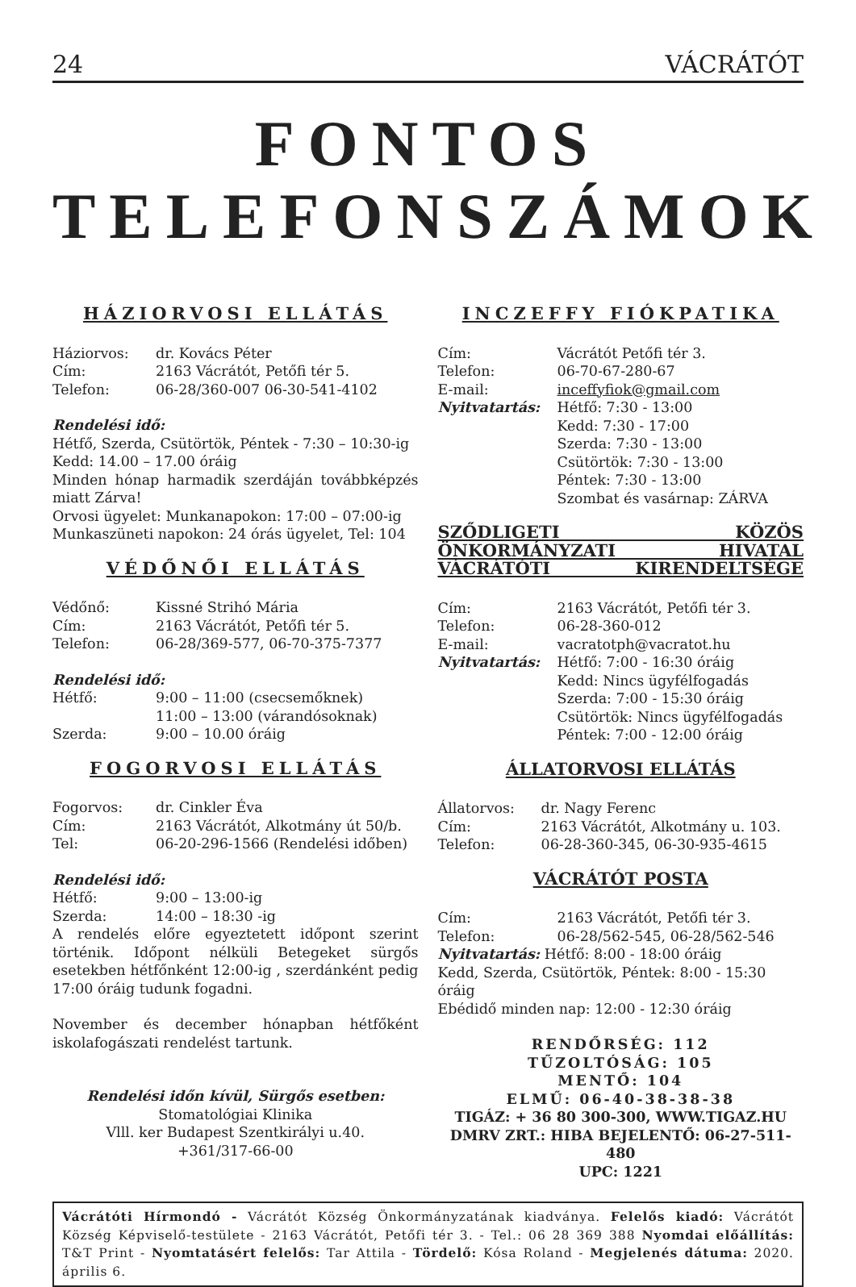24 VÁCRÁTÓT
FONTOS TELEFONSZÁMOK
HÁZIORVOSI ELLÁTÁS
Háziorvos: dr. Kovács Péter
Cím: 2163 Vácrátót, Petőfi tér 5.
Telefon: 06-28/360-007 06-30-541-4102
Rendelési idő:
Hétfő, Szerda, Csütörtök, Péntek - 7:30 – 10:30-ig
Kedd: 14.00 – 17.00 óráig
Minden hónap harmadik szerdáján továbbképzés miatt Zárva!
Orvosi ügyelet: Munkanapokon: 17:00 – 07:00-ig
Munkaszüneti napokon: 24 órás ügyelet, Tel: 104
VÉDŐNŐI ELLÁTÁS
Védőnő: Kissné Strihó Mária
Cím: 2163 Vácrátót, Petőfi tér 5.
Telefon: 06-28/369-577, 06-70-375-7377
Rendelési idő:
Hétfő: 9:00 – 11:00 (csecsemőknek)
11:00 – 13:00 (várandósoknak)
Szerda: 9:00 – 10.00 óráig
FOGORVOSI ELLÁTÁS
Fogorvos: dr. Cinkler Éva
Cím: 2163 Vácrátót, Alkotmány út 50/b.
Tel: 06-20-296-1566 (Rendelési időben)
Rendelési idő:
Hétfő: 9:00 – 13:00-ig
Szerda: 14:00 – 18:30 -ig
A rendelés előre egyeztetett időpont szerint történik. Időpont nélküli Betegeket sürgős esetekben hétfőnként 12:00-ig , szerdánként pedig 17:00 óráig tudunk fogadni.
November és december hónapban hétfőként iskolafogászati rendelést tartunk.
Rendelési időn kívül, Sürgős esetben:
Stomatológiai Klinika
Vlll. ker Budapest Szentkirályi u.40.
+361/317-66-00
INCZEFFY FIÓKPATIKA
Cím: Vácrátót Petőfi tér 3.
Telefon: 06-70-67-280-67
E-mail: inceffyfiok@gmail.com
Nyitvatartás: Hétfő: 7:30 - 13:00
Kedd: 7:30 - 17:00
Szerda: 7:30 - 13:00
Csütörtök: 7:30 - 13:00
Péntek: 7:30 - 13:00
Szombat és vasárnap: ZÁRVA
SZŐDLIGETI KÖZÖS ÖNKORMÁNYZATI HIVATAL VÁCRÁTÓTI KIRENDELTSÉGE
Cím: 2163 Vácrátót, Petőfi tér 3.
Telefon: 06-28-360-012
E-mail: vacratotph@vacratot.hu
Nyitvatartás: Hétfő: 7:00 - 16:30 óráig
Kedd: Nincs ügyfélfogadás
Szerda: 7:00 - 15:30 óráig
Csütörtök: Nincs ügyfélfogadás
Péntek: 7:00 - 12:00 óráig
ÁLLATORVOSI ELLÁTÁS
Állatorvos: dr. Nagy Ferenc
Cím: 2163 Vácrátót, Alkotmány u. 103.
Telefon: 06-28-360-345, 06-30-935-4615
VÁCRÁTÓT POSTA
Cím: 2163 Vácrátót, Petőfi tér 3.
Telefon: 06-28/562-545, 06-28/562-546
Nyitvatartás: Hétfő: 8:00 - 18:00 óráig
Kedd, Szerda, Csütörtök, Péntek: 8:00 - 15:30 óráig
Ebédidő minden nap: 12:00 - 12:30 óráig
RENDŐRSÉG: 112
TŰZOLTÓSÁG: 105
MENTŐ: 104
ELMŰ: 06-40-38-38-38
TIGÁZ: + 36 80 300-300, WWW.TIGAZ.HU
DMRV ZRT.: HIBA BEJELENTŐ: 06-27-511-480
UPC: 1221
Vácrátóti Hírmondó - Vácrátót Község Önkormányzatának kiadványa. Felelős kiadó: Vácrátót Község Képviselő-testülete - 2163 Vácrátót, Petőfi tér 3. - Tel.: 06 28 369 388 Nyomdai előállítás: T&T Print - Nyomtatásért felelős: Tar Attila - Tördelő: Kósa Roland - Megjelenés dátuma: 2020. április 6.